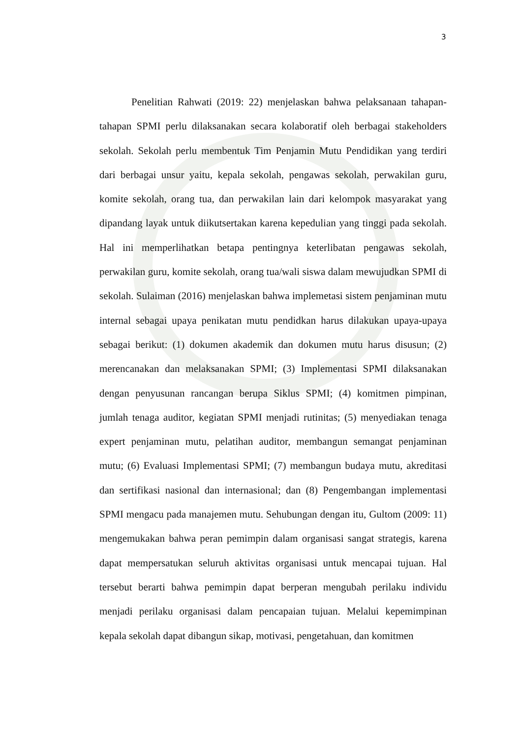3
Penelitian Rahwati (2019: 22) menjelaskan bahwa pelaksanaan tahapan-tahapan SPMI perlu dilaksanakan secara kolaboratif oleh berbagai stakeholders sekolah. Sekolah perlu membentuk Tim Penjamin Mutu Pendidikan yang terdiri dari berbagai unsur yaitu, kepala sekolah, pengawas sekolah, perwakilan guru, komite sekolah, orang tua, dan perwakilan lain dari kelompok masyarakat yang dipandang layak untuk diikutsertakan karena kepedulian yang tinggi pada sekolah. Hal ini memperlihatkan betapa pentingnya keterlibatan pengawas sekolah, perwakilan guru, komite sekolah, orang tua/wali siswa dalam mewujudkan SPMI di sekolah. Sulaiman (2016) menjelaskan bahwa implemetasi sistem penjaminan mutu internal sebagai upaya penikatan mutu pendidkan harus dilakukan upaya-upaya sebagai berikut: (1) dokumen akademik dan dokumen mutu harus disusun; (2) merencanakan dan melaksanakan SPMI; (3) Implementasi SPMI dilaksanakan dengan penyusunan rancangan berupa Siklus SPMI; (4) komitmen pimpinan, jumlah tenaga auditor, kegiatan SPMI menjadi rutinitas; (5) menyediakan tenaga expert penjaminan mutu, pelatihan auditor, membangun semangat penjaminan mutu; (6) Evaluasi Implementasi SPMI; (7) membangun budaya mutu, akreditasi dan sertifikasi nasional dan internasional; dan (8) Pengembangan implementasi SPMI mengacu pada manajemen mutu. Sehubungan dengan itu, Gultom (2009: 11) mengemukakan bahwa peran pemimpin dalam organisasi sangat strategis, karena dapat mempersatukan seluruh aktivitas organisasi untuk mencapai tujuan. Hal tersebut berarti bahwa pemimpin dapat berperan mengubah perilaku individu menjadi perilaku organisasi dalam pencapaian tujuan. Melalui kepemimpinan kepala sekolah dapat dibangun sikap, motivasi, pengetahuan, dan komitmen